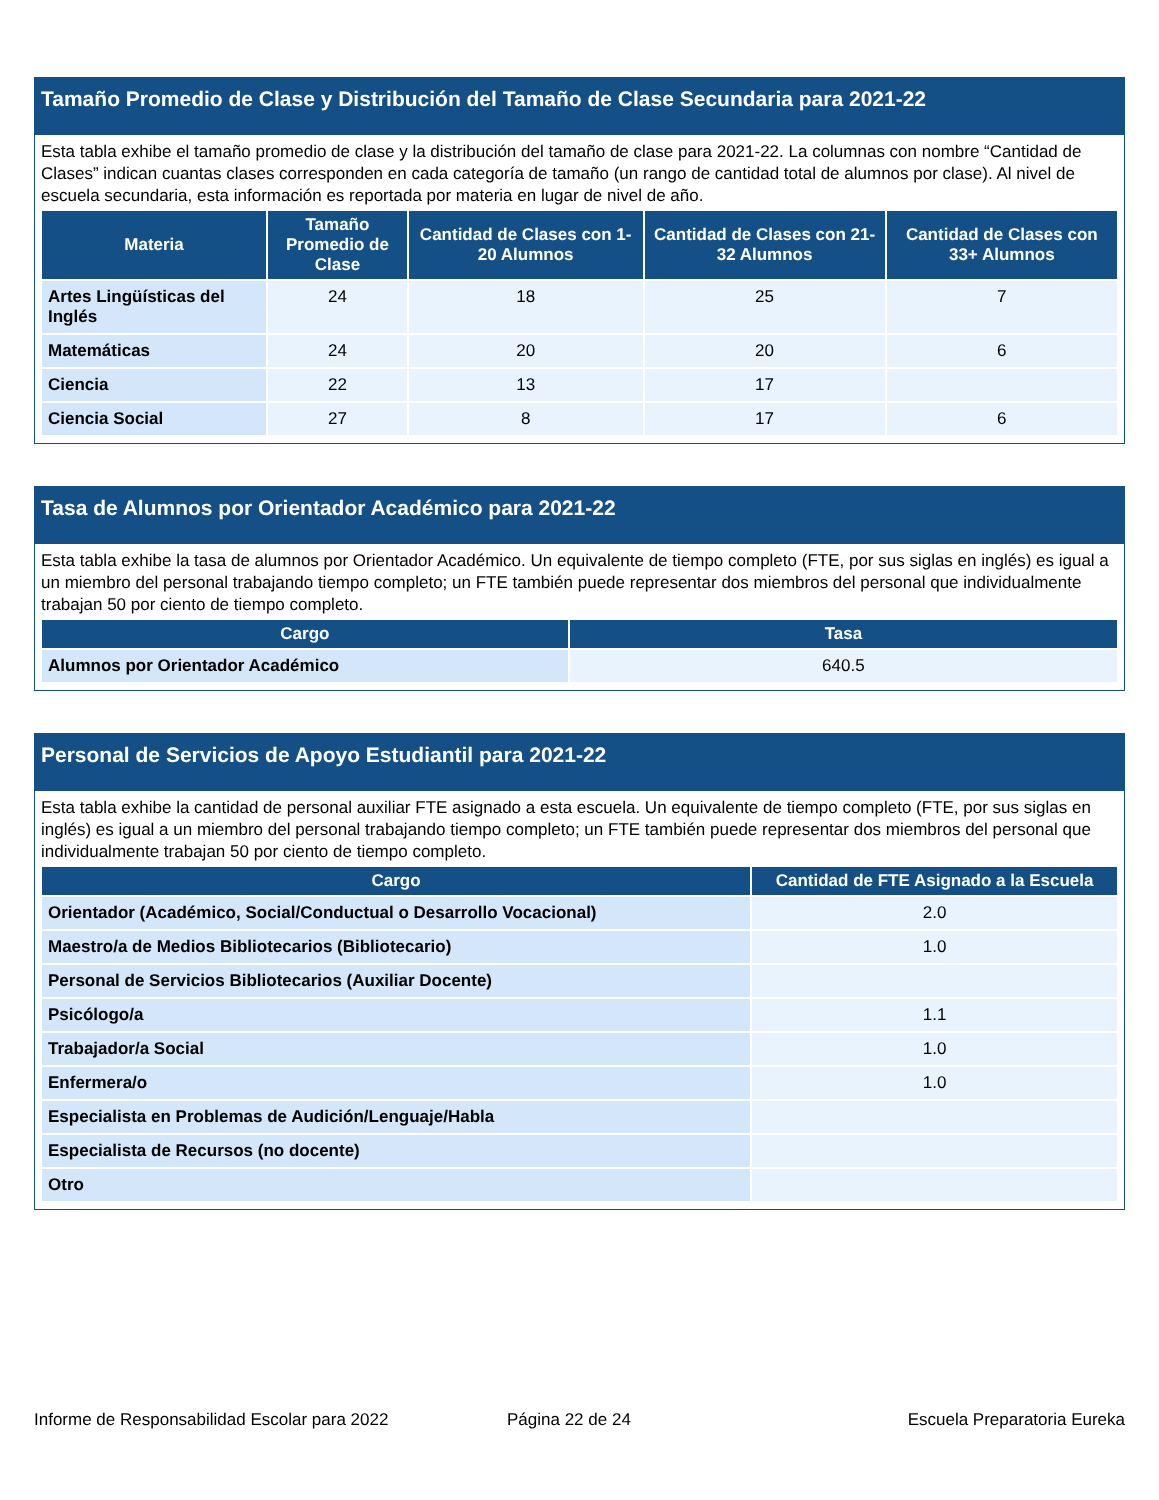Tamaño Promedio de Clase y Distribución del Tamaño de Clase Secundaria para 2021-22
Esta tabla exhibe el tamaño promedio de clase y la distribución del tamaño de clase para 2021-22. La columnas con nombre “Cantidad de Clases” indican cuantas clases corresponden en cada categoría de tamaño (un rango de cantidad total de alumnos por clase). Al nivel de escuela secundaria, esta información es reportada por materia en lugar de nivel de año.
| Materia | Tamaño Promedio de Clase | Cantidad de Clases con 1-20 Alumnos | Cantidad de Clases con 21-32 Alumnos | Cantidad de Clases con 33+ Alumnos |
| --- | --- | --- | --- | --- |
| Artes Lingüísticas del Inglés | 24 | 18 | 25 | 7 |
| Matemáticas | 24 | 20 | 20 | 6 |
| Ciencia | 22 | 13 | 17 | |
| Ciencia Social | 27 | 8 | 17 | 6 |
Tasa de Alumnos por Orientador Académico para 2021-22
Esta tabla exhibe la tasa de alumnos por Orientador Académico. Un equivalente de tiempo completo (FTE, por sus siglas en inglés) es igual a un miembro del personal trabajando tiempo completo; un FTE también puede representar dos miembros del personal que individualmente trabajan 50 por ciento de tiempo completo.
| Cargo | Tasa |
| --- | --- |
| Alumnos por Orientador Académico | 640.5 |
Personal de Servicios de Apoyo Estudiantil para 2021-22
Esta tabla exhibe la cantidad de personal auxiliar FTE asignado a esta escuela. Un equivalente de tiempo completo (FTE, por sus siglas en inglés) es igual a un miembro del personal trabajando tiempo completo; un FTE también puede representar dos miembros del personal que individualmente trabajan 50 por ciento de tiempo completo.
| Cargo | Cantidad de FTE Asignado a la Escuela |
| --- | --- |
| Orientador (Académico, Social/Conductual o Desarrollo Vocacional) | 2.0 |
| Maestro/a de Medios Bibliotecarios (Bibliotecario) | 1.0 |
| Personal de Servicios Bibliotecarios (Auxiliar Docente) | |
| Psicólogo/a | 1.1 |
| Trabajador/a Social | 1.0 |
| Enfermera/o | 1.0 |
| Especialista en Problemas de Audición/Lenguaje/Habla | |
| Especialista de Recursos (no docente) | |
| Otro | |
Informe de Responsabilidad Escolar para 2022 Página 22 de 24 Escuela Preparatoria Eureka